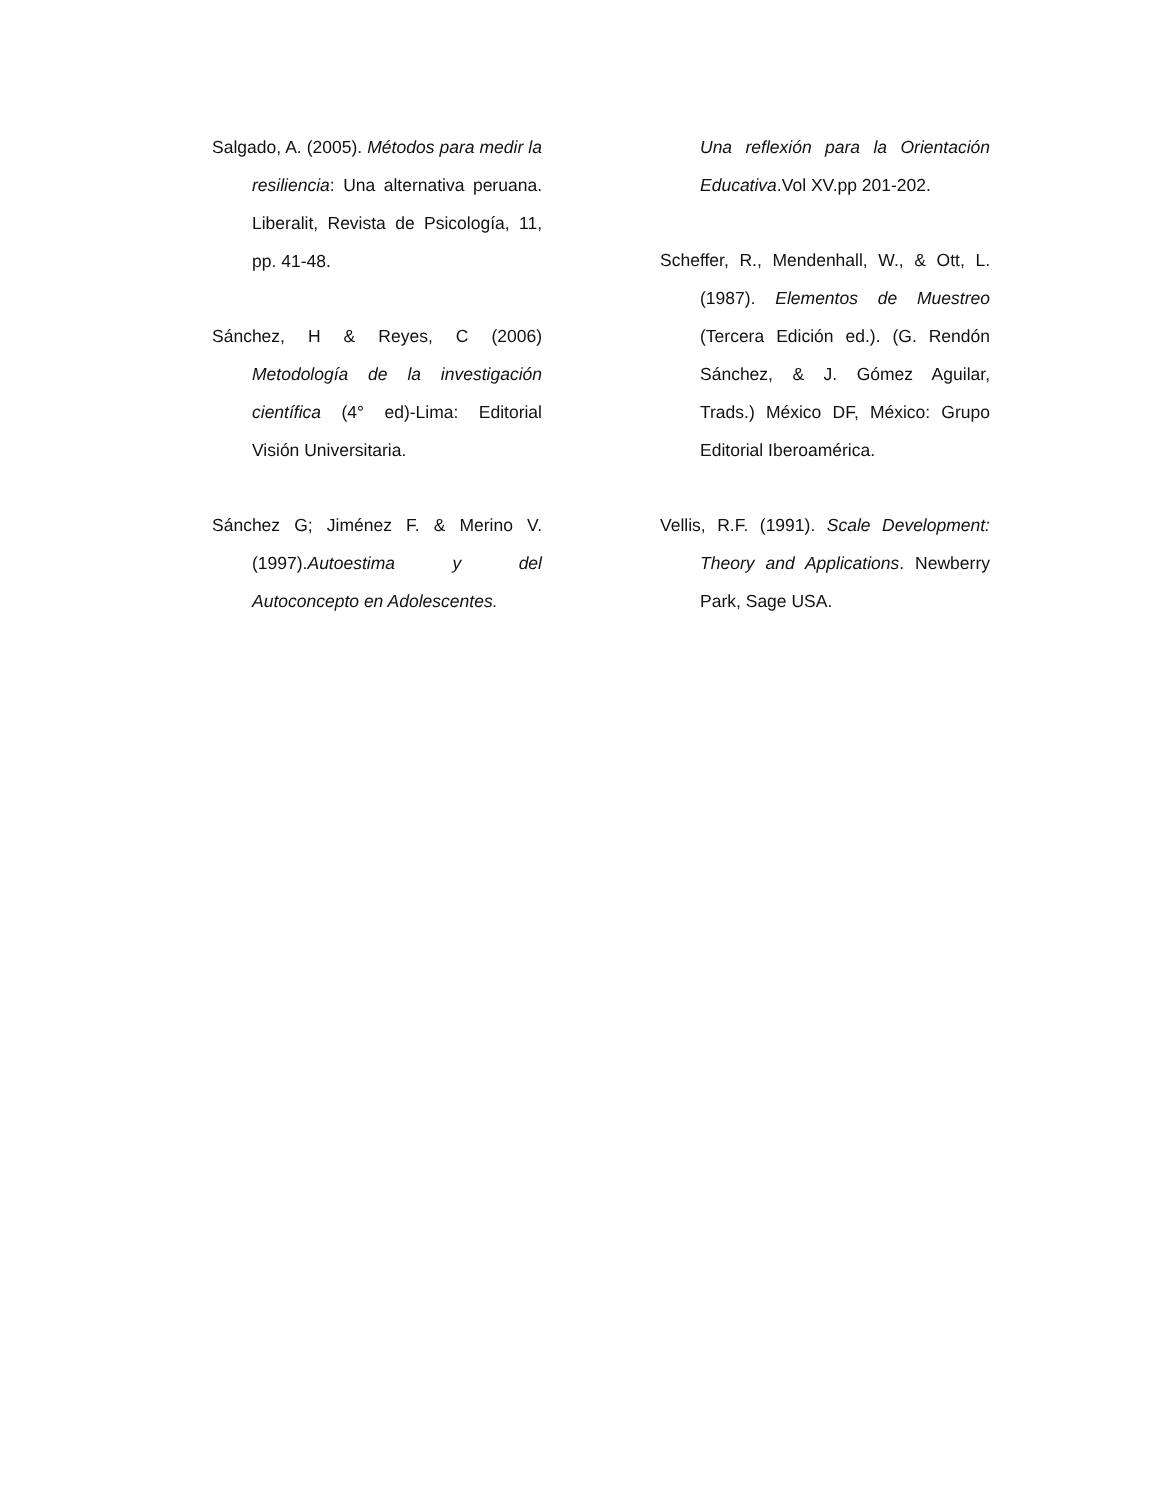Salgado, A. (2005). Métodos para medir la resiliencia: Una alternativa peruana. Liberalit, Revista de Psicología, 11, pp. 41-48.
Sánchez, H & Reyes, C (2006) Metodología de la investigación científica (4° ed)-Lima: Editorial Visión Universitaria.
Sánchez G; Jiménez F. & Merino V. (1997).Autoestima y del Autoconcepto en Adolescentes.
Una reflexión para la Orientación Educativa.Vol XV.pp 201-202.
Scheffer, R., Mendenhall, W., & Ott, L. (1987). Elementos de Muestreo (Tercera Edición ed.). (G. Rendón Sánchez, & J. Gómez Aguilar, Trads.) México DF, México: Grupo Editorial Iberoamérica.
Vellis, R.F. (1991). Scale Development: Theory and Applications. Newberry Park, Sage USA.